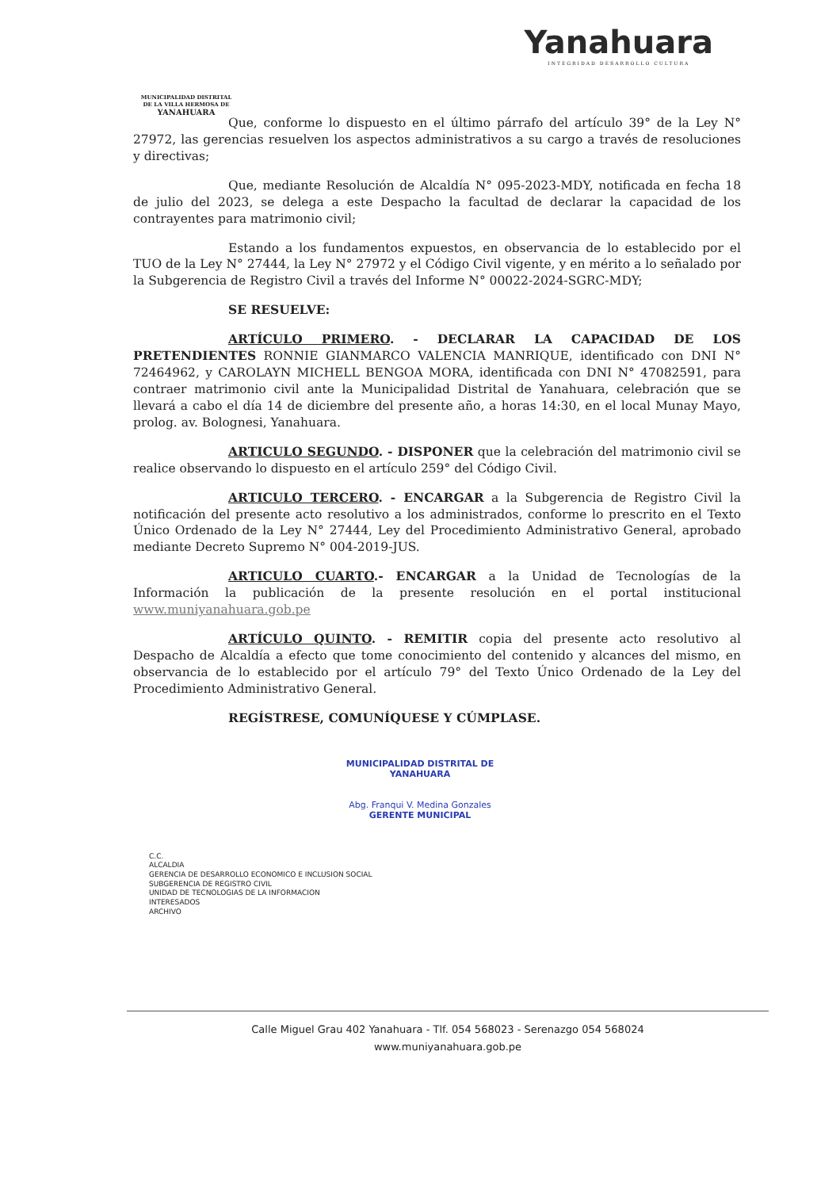MUNICIPALIDAD DISTRITAL DE LA VILLA HERMOSA DE
YANAHUARA
Yanahuara
INTEGRIDAD DESARROLLO CULTURA
Que, conforme lo dispuesto en el último párrafo del artículo 39° de la Ley N° 27972, las gerencias resuelven los aspectos administrativos a su cargo a través de resoluciones y directivas;
Que, mediante Resolución de Alcaldía N° 095-2023-MDY, notificada en fecha 18 de julio del 2023, se delega a este Despacho la facultad de declarar la capacidad de los contrayentes para matrimonio civil;
Estando a los fundamentos expuestos, en observancia de lo establecido por el TUO de la Ley N° 27444, la Ley N° 27972 y el Código Civil vigente, y en mérito a lo señalado por la Subgerencia de Registro Civil a través del Informe N° 00022-2024-SGRC-MDY;
SE RESUELVE:
ARTÍCULO PRIMERO. - DECLARAR LA CAPACIDAD DE LOS PRETENDIENTES RONNIE GIANMARCO VALENCIA MANRIQUE, identificado con DNI N° 72464962, y CAROLAYN MICHELL BENGOA MORA, identificada con DNI N° 47082591, para contraer matrimonio civil ante la Municipalidad Distrital de Yanahuara, celebración que se llevará a cabo el día 14 de diciembre del presente año, a horas 14:30, en el local Munay Mayo, prolog. av. Bolognesi, Yanahuara.
ARTICULO SEGUNDO. - DISPONER que la celebración del matrimonio civil se realice observando lo dispuesto en el artículo 259° del Código Civil.
ARTICULO TERCERO. - ENCARGAR a la Subgerencia de Registro Civil la notificación del presente acto resolutivo a los administrados, conforme lo prescrito en el Texto Único Ordenado de la Ley N° 27444, Ley del Procedimiento Administrativo General, aprobado mediante Decreto Supremo N° 004-2019-JUS.
ARTICULO CUARTO.- ENCARGAR a la Unidad de Tecnologías de la Información la publicación de la presente resolución en el portal institucional www.muniyanahuara.gob.pe
ARTÍCULO QUINTO. - REMITIR copia del presente acto resolutivo al Despacho de Alcaldía a efecto que tome conocimiento del contenido y alcances del mismo, en observancia de lo establecido por el artículo 79° del Texto Único Ordenado de la Ley del Procedimiento Administrativo General.
REGÍSTRESE, COMUNÍQUESE Y CÚMPLASE.
MUNICIPALIDAD DISTRITAL DE YANAHUARA
Abg. Franqui V. Medina Gonzales
GERENTE MUNICIPAL
C.C.
ALCALDIA
GERENCIA DE DESARROLLO ECONOMICO E INCLUSION SOCIAL
SUBGERENCIA DE REGISTRO CIVIL
UNIDAD DE TECNOLOGIAS DE LA INFORMACION
INTERESADOS
ARCHIVO
Calle Miguel Grau 402 Yanahuara - Tlf. 054 568023 - Serenazgo 054 568024
www.muniyanahuara.gob.pe